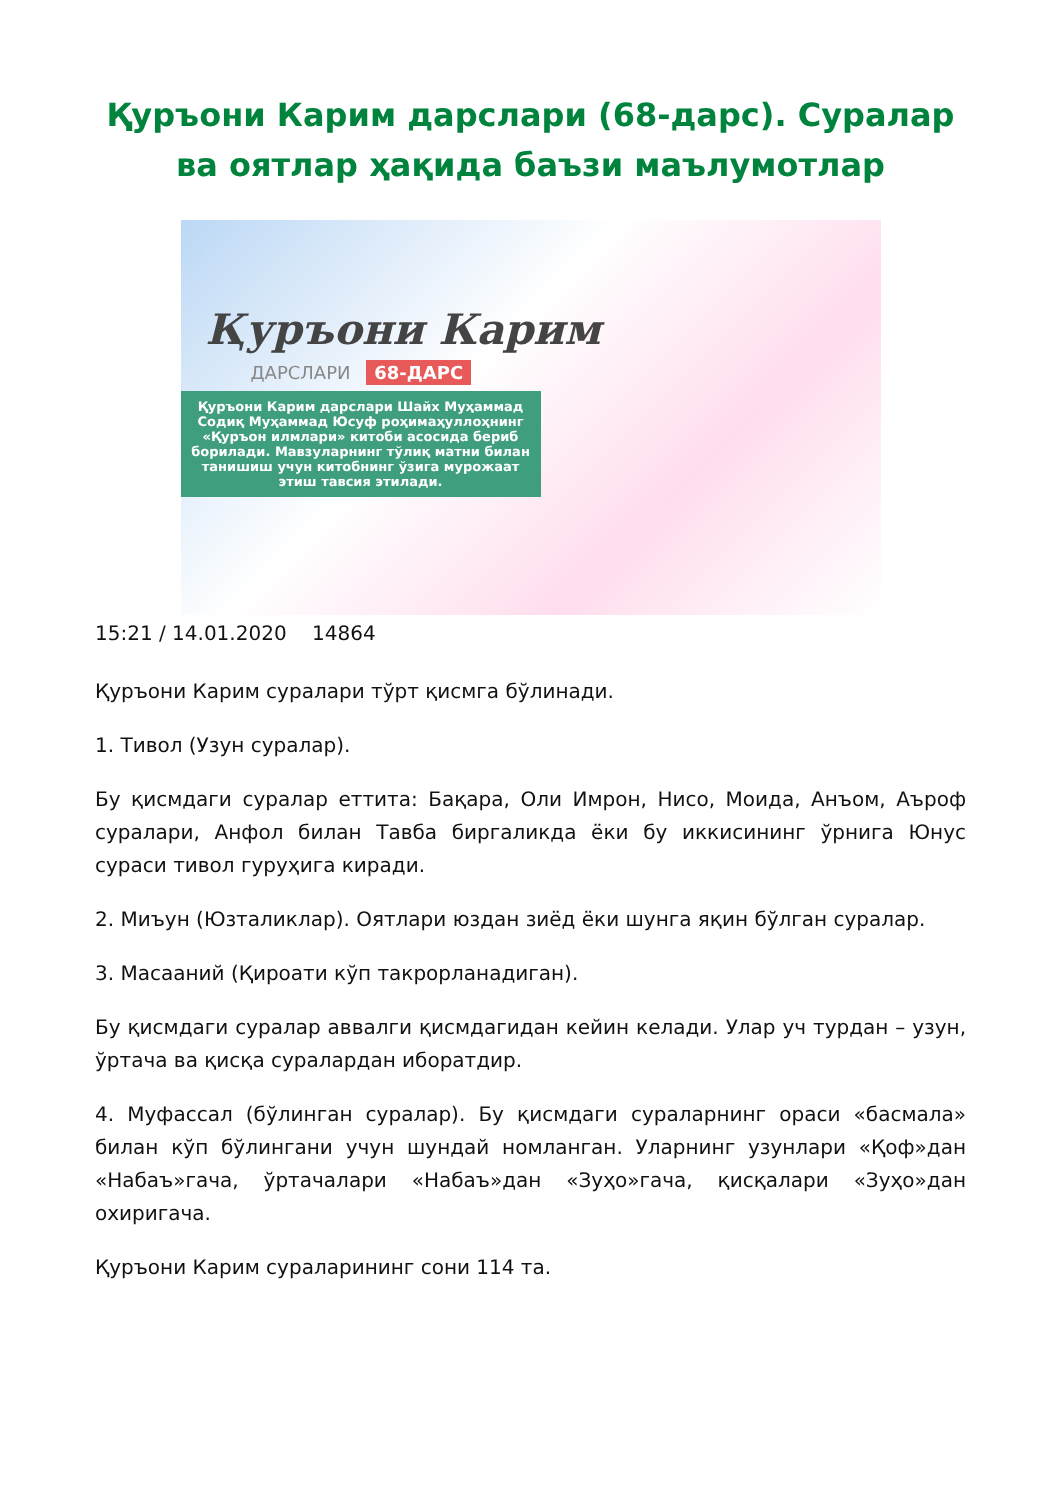Қуръони Карим дарслари (68-дарс). Суралар ва оятлар ҳақида баъзи маълумотлар
Қуръони Карим
ДАРСЛАРИ 68-ДАРС
Қуръони Карим дарслари Шайх Муҳаммад Содиқ Муҳаммад Юсуф роҳимаҳуллоҳнинг «Қуръон илмлари» китоби асосида бериб борилади. Мавзуларнинг тўлиқ матни билан танишиш учун китобнинг ўзига мурожаат этиш тавсия этилади.
15:21 / 14.01.2020 14864
Қуръони Карим суралари тўрт қисмга бўлинади.
1. Тивол (Узун суралар).
Бу қисмдаги суралар еттита: Бақара, Оли Имрон, Нисо, Моида, Анъом, Аъроф суралари, Анфол билан Тавба биргаликда ёки бу иккисининг ўрнига Юнус сураси тивол гуруҳига киради.
2. Миъун (Юзталиклар). Оятлари юздан зиёд ёки шунга яқин бўлган суралар.
3. Масааний (Қироати кўп такрорланадиган).
Бу қисмдаги суралар аввалги қисмдагидан кейин келади. Улар уч турдан – узун, ўртача ва қисқа суралардан иборатдир.
4. Муфассал (бўлинган суралар). Бу қисмдаги сураларнинг ораси «басмала» билан кўп бўлингани учун шундай номланган. Уларнинг узунлари «Қоф»дан «Набаъ»гача, ўртачалари «Набаъ»дан «Зуҳо»гача, қисқалари «Зуҳо»дан охиригача.
Қуръони Карим сураларининг сони 114 та.